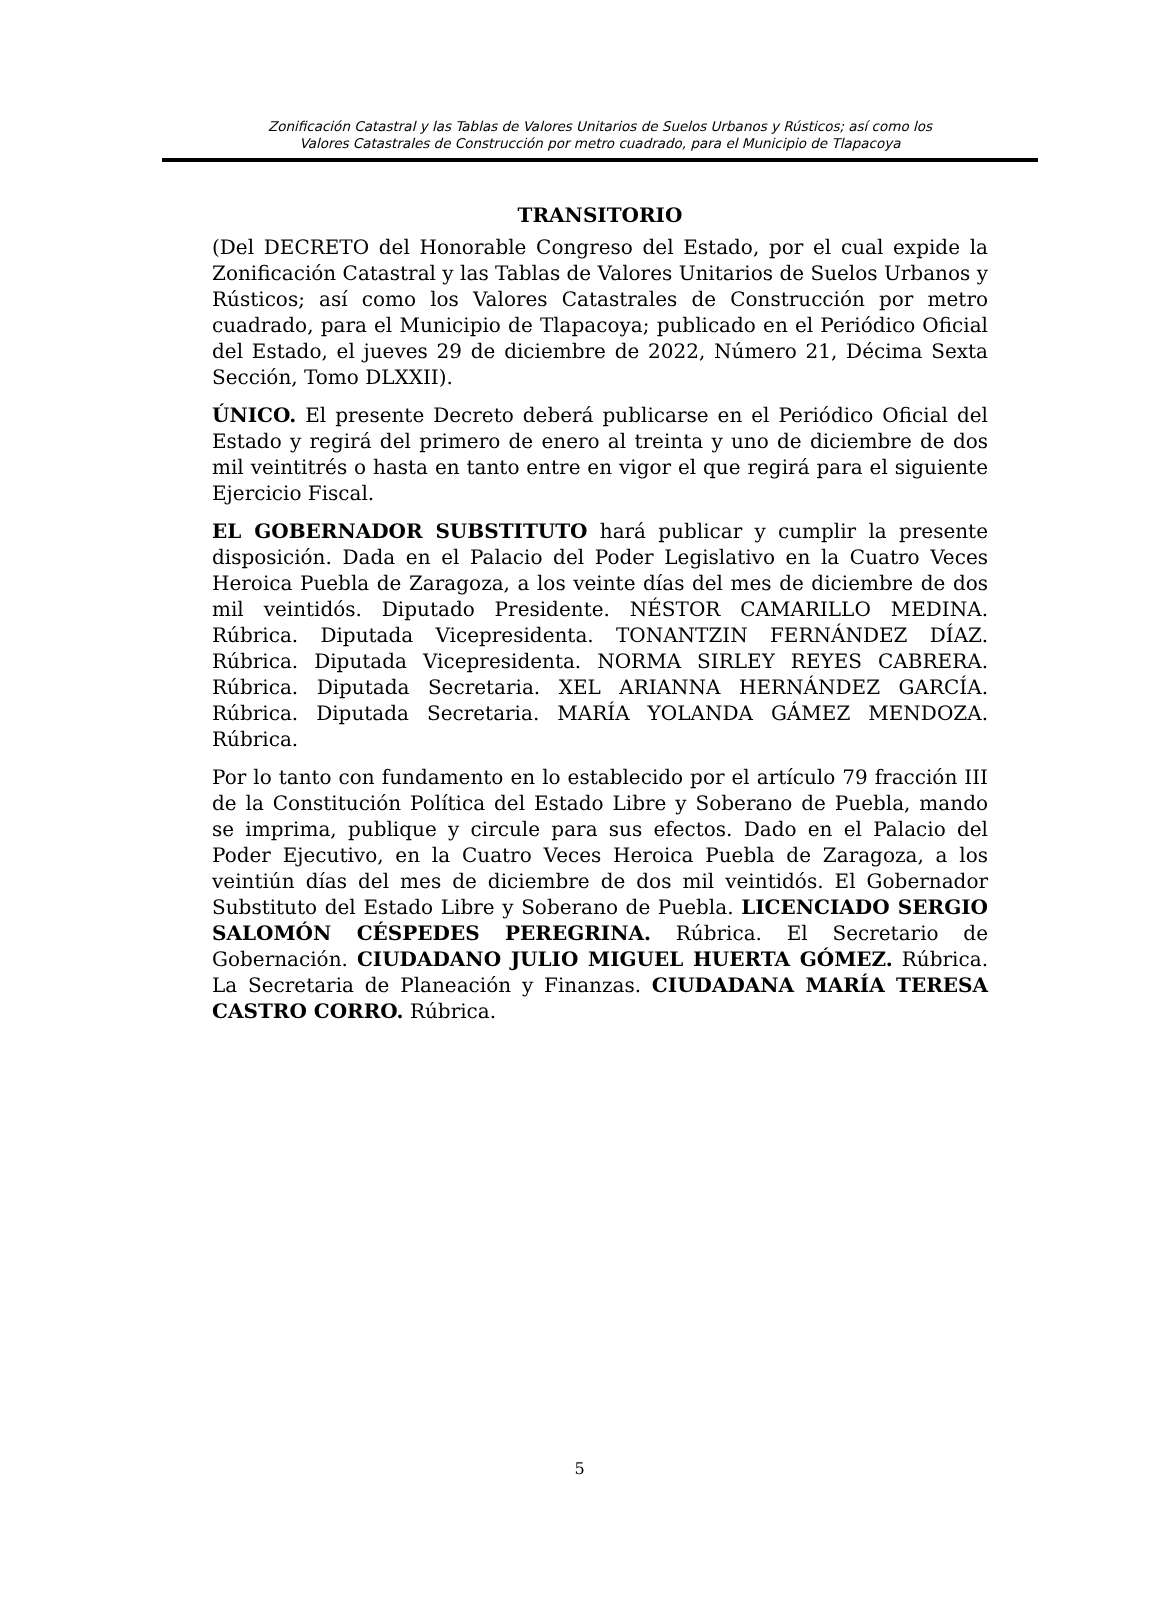Zonificación Catastral y las Tablas de Valores Unitarios de Suelos Urbanos y Rústicos; así como los
Valores Catastrales de Construcción por metro cuadrado, para el Municipio de Tlapacoya
TRANSITORIO
(Del DECRETO del Honorable Congreso del Estado, por el cual expide la Zonificación Catastral y las Tablas de Valores Unitarios de Suelos Urbanos y Rústicos; así como los Valores Catastrales de Construcción por metro cuadrado, para el Municipio de Tlapacoya; publicado en el Periódico Oficial del Estado, el jueves 29 de diciembre de 2022, Número 21, Décima Sexta Sección, Tomo DLXXII).
ÚNICO. El presente Decreto deberá publicarse en el Periódico Oficial del Estado y regirá del primero de enero al treinta y uno de diciembre de dos mil veintitrés o hasta en tanto entre en vigor el que regirá para el siguiente Ejercicio Fiscal.
EL GOBERNADOR SUBSTITUTO hará publicar y cumplir la presente disposición. Dada en el Palacio del Poder Legislativo en la Cuatro Veces Heroica Puebla de Zaragoza, a los veinte días del mes de diciembre de dos mil veintidós. Diputado Presidente. NÉSTOR CAMARILLO MEDINA. Rúbrica. Diputada Vicepresidenta. TONANTZIN FERNÁNDEZ DÍAZ. Rúbrica. Diputada Vicepresidenta. NORMA SIRLEY REYES CABRERA. Rúbrica. Diputada Secretaria. XEL ARIANNA HERNÁNDEZ GARCÍA. Rúbrica. Diputada Secretaria. MARÍA YOLANDA GÁMEZ MENDOZA. Rúbrica.
Por lo tanto con fundamento en lo establecido por el artículo 79 fracción III de la Constitución Política del Estado Libre y Soberano de Puebla, mando se imprima, publique y circule para sus efectos. Dado en el Palacio del Poder Ejecutivo, en la Cuatro Veces Heroica Puebla de Zaragoza, a los veintiún días del mes de diciembre de dos mil veintidós. El Gobernador Substituto del Estado Libre y Soberano de Puebla. LICENCIADO SERGIO SALOMÓN CÉSPEDES PEREGRINA. Rúbrica. El Secretario de Gobernación. CIUDADANO JULIO MIGUEL HUERTA GÓMEZ. Rúbrica. La Secretaria de Planeación y Finanzas. CIUDADANA MARÍA TERESA CASTRO CORRO. Rúbrica.
5